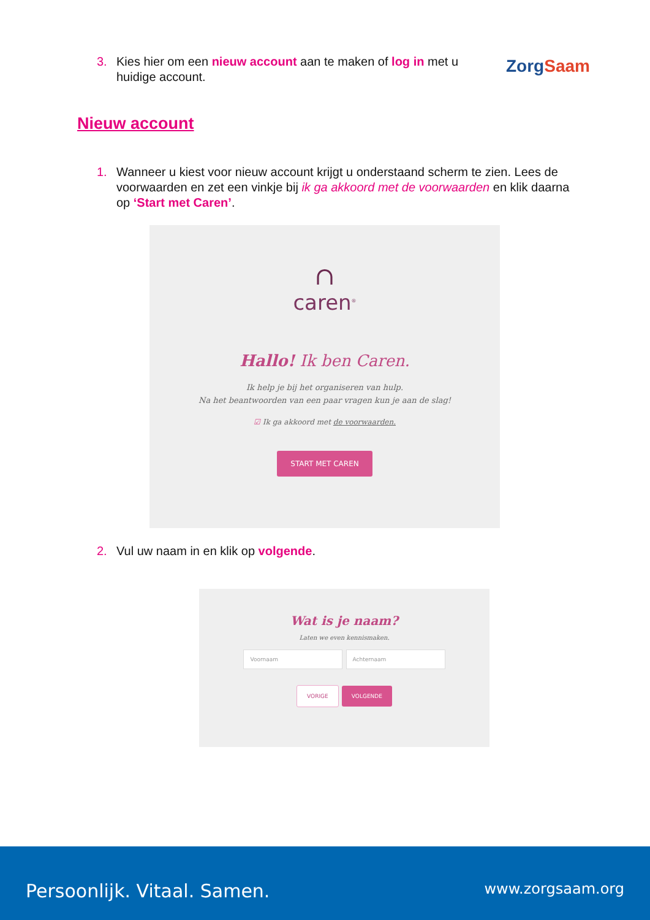3. Kies hier om een nieuw account aan te maken of log in met u huidige account.
ZorgSaam
Nieuw account
1. Wanneer u kiest voor nieuw account krijgt u onderstaand scherm te zien. Lees de voorwaarden en zet een vinkje bij ik ga akkoord met de voorwaarden en klik daarna op ‘Start met Caren’.
∩
caren<sup>®</sup>
Hallo! Ik ben Caren.
Ik help je bij het organiseren van hulp.
Na het beantwoorden van een paar vragen kun je aan de slag!
☑ Ik ga akkoord met de voorwaarden.
START MET CAREN
2. Vul uw naam in en klik op volgende.
Wat is je naam?
Laten we even kennismaken.
Voornaam Achternaam
VORIGE VOLGENDE
Persoonlijk. Vitaal. Samen. www.zorgsaam.org